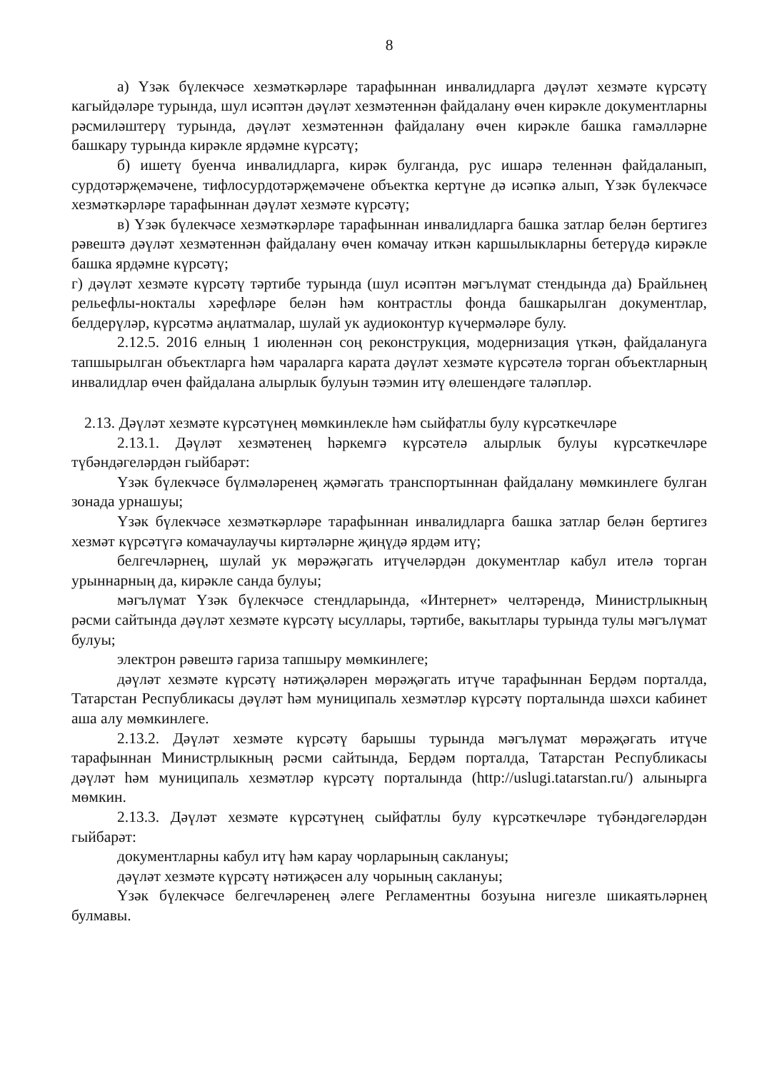8
а) Үзәк бүлекчәсе хезмәткәрләре тарафыннан инвалидларга дәүләт хезмәте күрсәтү кагыйдәләре турында, шул исәптән дәүләт хезмәтеннән файдалану өчен кирәкле документларны рәсмиләштерү турында, дәүләт хезмәтеннән файдалану өчен кирәкле башка гамәлләрне башкару турында кирәкле ярдәмне күрсәтү;
б) ишетү буенча инвалидларга, кирәк булганда, рус ишарә теленнән файдаланып, сурдотәрҗемәчене, тифлосурдотәрҗемәчене объектка кертүне дә исәпкә алып, Үзәк бүлекчәсе хезмәткәрләре тарафыннан дәүләт хезмәте күрсәтү;
в) Үзәк бүлекчәсе хезмәткәрләре тарафыннан инвалидларга башка затлар белән бертигез рәвештә дәүләт хезмәтеннән файдалану өчен комачау иткән каршылыкларны бетерүдә кирәкле башка ярдәмне күрсәтү;
г) дәүләт хезмәте күрсәтү тәртибе турында (шул исәптән мәгълүмат стендында да) Брайльнең рельефлы-нокталы хәрефләре белән һәм контрастлы фонда башкарылган документлар, белдерүләр, күрсәтмә аңлатмалар, шулай ук аудиоконтур күчермәләре булу.
2.12.5. 2016 елның 1 июленнән соң реконструкция, модернизация үткән, файдалануга тапшырылган объектларга һәм чараларга карата дәүләт хезмәте күрсәтелә торган объектларның инвалидлар өчен файдалана алырлык булуын тәэмин итү өлешендәге таләпләр.
2.13. Дәүләт хезмәте күрсәтүнең мөмкинлекле һәм сыйфатлы булу күрсәткечләре
2.13.1. Дәүләт хезмәтенең һәркемгә күрсәтелә алырлык булуы күрсәткечләре түбәндәгеләрдән гыйбарәт:
Үзәк бүлекчәсе бүлмәләренең җәмәгать транспортыннан файдалану мөмкинлеге булган зонада урнашуы;
Үзәк бүлекчәсе хезмәткәрләре тарафыннан инвалидларга башка затлар белән бертигез хезмәт күрсәтүгә комачаулаучы киртәләрне җиңүдә ярдәм итү;
белгечләрнең, шулай ук мөрәҗәгать итүчеләрдән документлар кабул ителә торган урыннарның да, кирәкле санда булуы;
мәгълүмат Үзәк бүлекчәсе стендларында, «Интернет» челтәрендә, Министрлыкның рәсми сайтында дәүләт хезмәте күрсәтү ысуллары, тәртибе, вакытлары турында тулы мәгълүмат булуы;
электрон рәвештә гариза тапшыру мөмкинлеге;
дәүләт хезмәте күрсәтү нәтиҗәләрен мөрәҗәгать итүче тарафыннан Бердәм порталда, Татарстан Республикасы дәүләт һәм муниципаль хезмәтләр күрсәтү порталында шәхси кабинет аша алу мөмкинлеге.
2.13.2. Дәүләт хезмәте күрсәтү барышы турында мәгълүмат мөрәҗәгать итүче тарафыннан Министрлыкның рәсми сайтында, Бердәм порталда, Татарстан Республикасы дәүләт һәм муниципаль хезмәтләр күрсәтү порталында (http://uslugi.tatarstan.ru/) алынырга мөмкин.
2.13.3. Дәүләт хезмәте күрсәтүнең сыйфатлы булу күрсәткечләре түбәндәгеләрдән гыйбарәт:
документларны кабул итү һәм карау чорларының саклануы;
дәүләт хезмәте күрсәтү нәтиҗәсен алу чорының саклануы;
Үзәк бүлекчәсе белгечләренең әлеге Регламентны бозуына нигезле шикаятьләрнең булмавы.